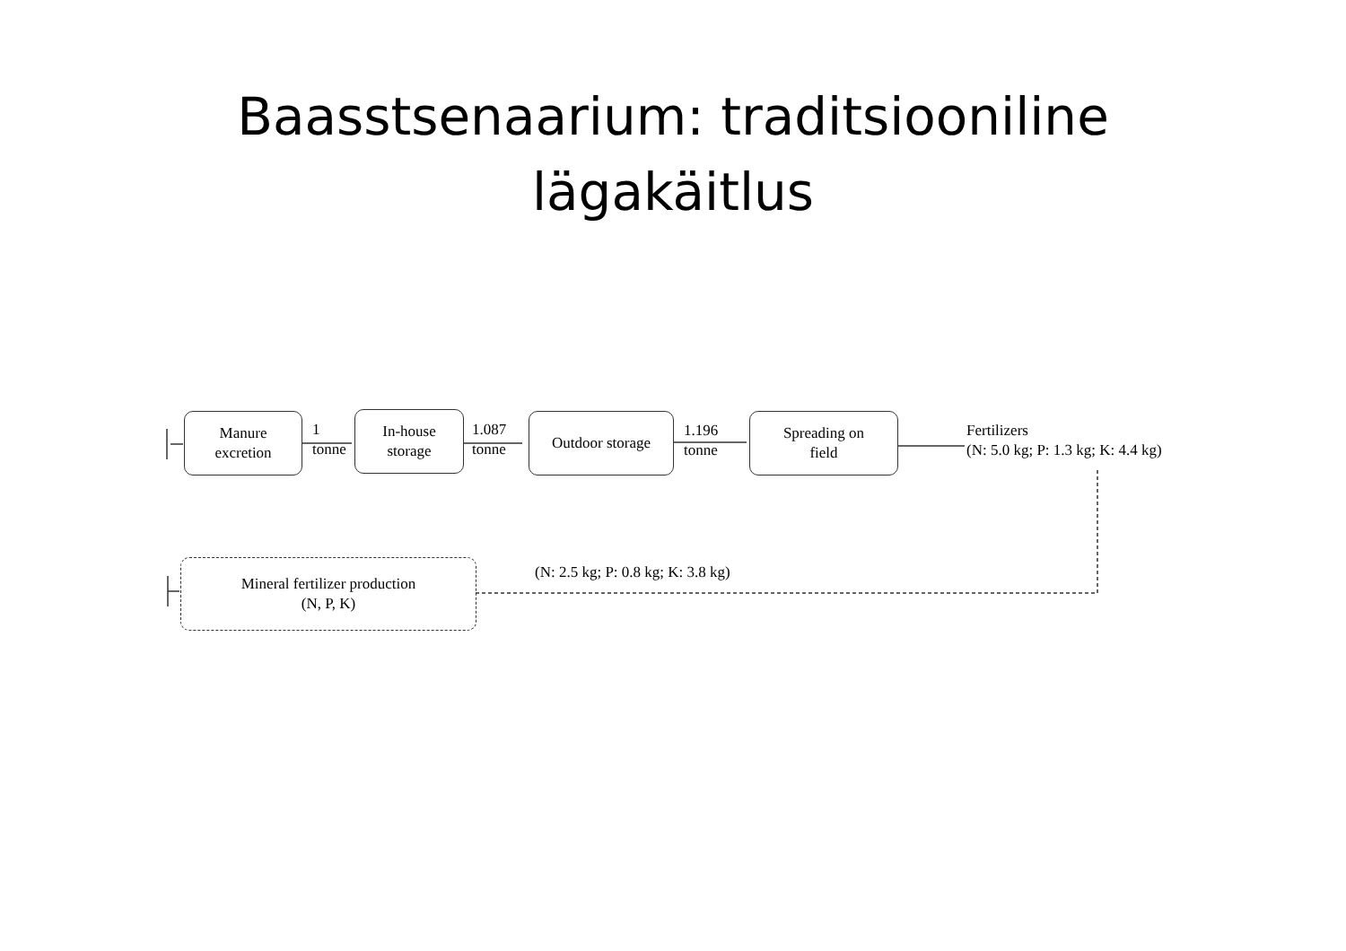Baasstsenaarium: traditsiooniline
lägakäitlus
Manure
excretion
1
tonne
In-house
storage
1.087
tonne
Outdoor storage
1.196
tonne
Spreading on
field
Fertilizers
(N: 5.0 kg; P: 1.3 kg; K: 4.4 kg)
Mineral fertilizer production
(N, P, K)
(N: 2.5 kg; P: 0.8 kg; K: 3.8 kg)